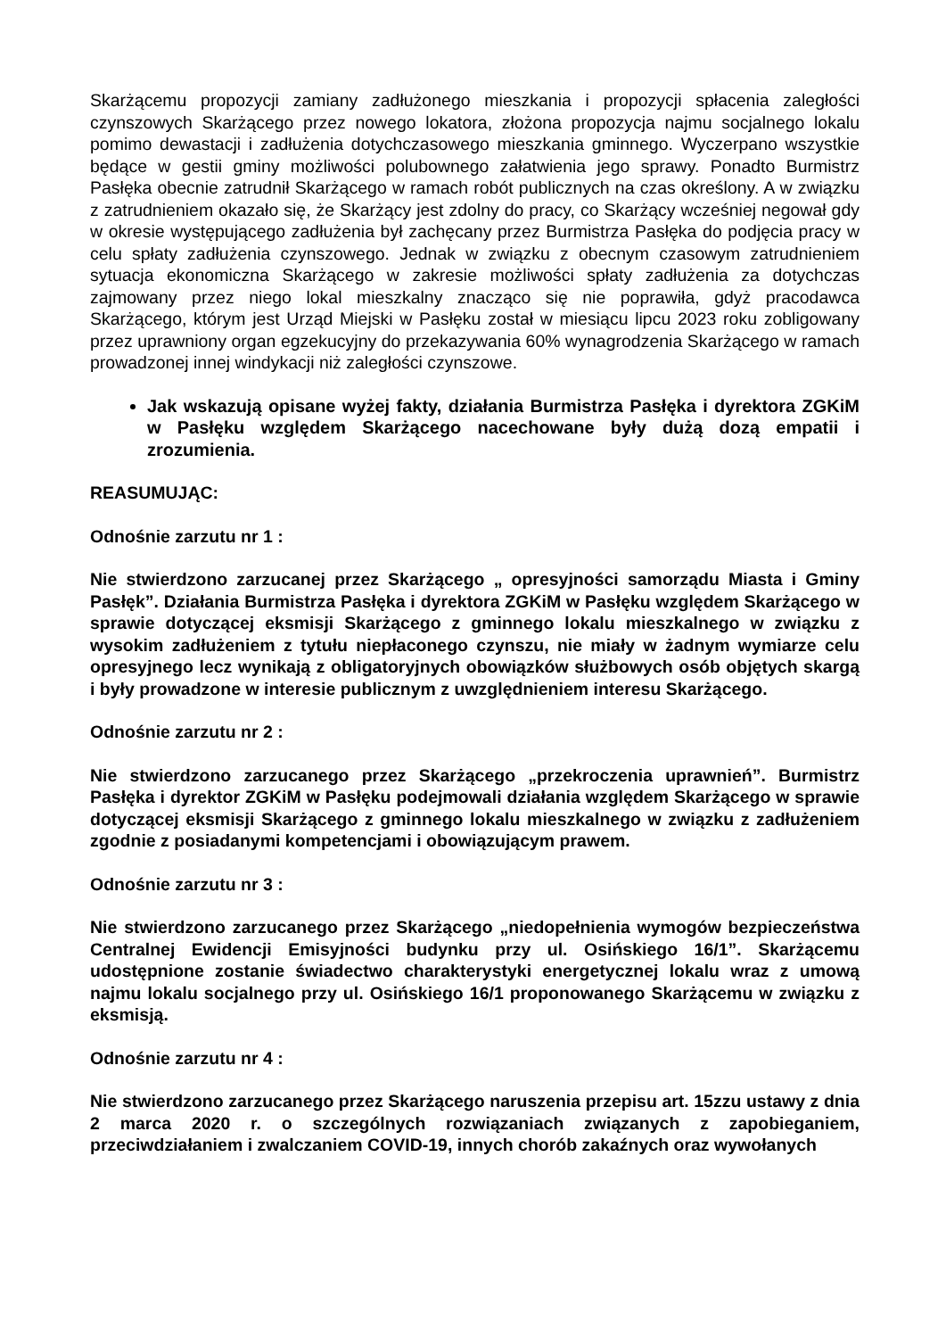Skarżącemu propozycji zamiany zadłużonego mieszkania i propozycji spłacenia zaległości czynszowych Skarżącego przez nowego lokatora, złożona propozycja najmu socjalnego lokalu pomimo dewastacji i zadłużenia dotychczasowego mieszkania gminnego. Wyczerpano wszystkie będące w gestii gminy możliwości polubownego załatwienia jego sprawy. Ponadto Burmistrz Pasłęka obecnie zatrudnił Skarżącego w ramach robót publicznych na czas określony. A w związku z zatrudnieniem okazało się, że Skarżący jest zdolny do pracy, co Skarżący wcześniej negował gdy w okresie występującego zadłużenia był zachęcany przez Burmistrza Pasłęka do podjęcia pracy w celu spłaty zadłużenia czynszowego. Jednak w związku z obecnym czasowym zatrudnieniem sytuacja ekonomiczna Skarżącego w zakresie możliwości spłaty zadłużenia za dotychczas zajmowany przez niego lokal mieszkalny znacząco się nie poprawiła, gdyż pracodawca Skarżącego, którym jest Urząd Miejski w Pasłęku został w miesiącu lipcu 2023 roku zobligowany przez uprawniony organ egzekucyjny do przekazywania 60% wynagrodzenia Skarżącego w ramach prowadzonej innej windykacji niż zaległości czynszowe.
Jak wskazują opisane wyżej fakty, działania Burmistrza Pasłęka i dyrektora ZGKiM w Pasłęku względem Skarżącego nacechowane były dużą dozą empatii i zrozumienia.
REASUMUJĄC:
Odnośnie zarzutu nr 1 :
Nie stwierdzono zarzucanej przez Skarżącego „ opresyjności samorządu Miasta i Gminy Pasłęk”. Działania Burmistrza Pasłęka i dyrektora ZGKiM w Pasłęku względem Skarżącego w sprawie dotyczącej eksmisji Skarżącego z gminnego lokalu mieszkalnego w związku z wysokim zadłużeniem z tytułu niepłaconego czynszu, nie miały w żadnym wymiarze celu opresyjnego lecz wynikają z obligatoryjnych obowiązków służbowych osób objętych skargą i były prowadzone w interesie publicznym z uwzględnieniem interesu Skarżącego.
Odnośnie zarzutu nr 2 :
Nie stwierdzono zarzucanego przez Skarżącego „przekroczenia uprawnień”. Burmistrz Pasłęka i dyrektor ZGKiM w Pasłęku podejmowali działania względem Skarżącego w sprawie dotyczącej eksmisji Skarżącego z gminnego lokalu mieszkalnego w związku z zadłużeniem zgodnie z posiadanymi kompetencjami i obowiązującym prawem.
Odnośnie zarzutu nr 3 :
Nie stwierdzono zarzucanego przez Skarżącego „niedopełnienia wymogów bezpieczeństwa Centralnej Ewidencji Emisyjności budynku przy ul. Osińskiego 16/1”. Skarżącemu udostępnione zostanie świadectwo charakterystyki energetycznej lokalu wraz z umową najmu lokalu socjalnego przy ul. Osińskiego 16/1 proponowanego Skarżącemu w związku z eksmisją.
Odnośnie zarzutu nr 4 :
Nie stwierdzono zarzucanego przez Skarżącego naruszenia przepisu art. 15zzu ustawy z dnia 2 marca 2020 r. o szczególnych rozwiązaniach związanych z zapobieganiem, przeciwdziałaniem i zwalczaniem COVID-19, innych chorób zakaźnych oraz wywołanych